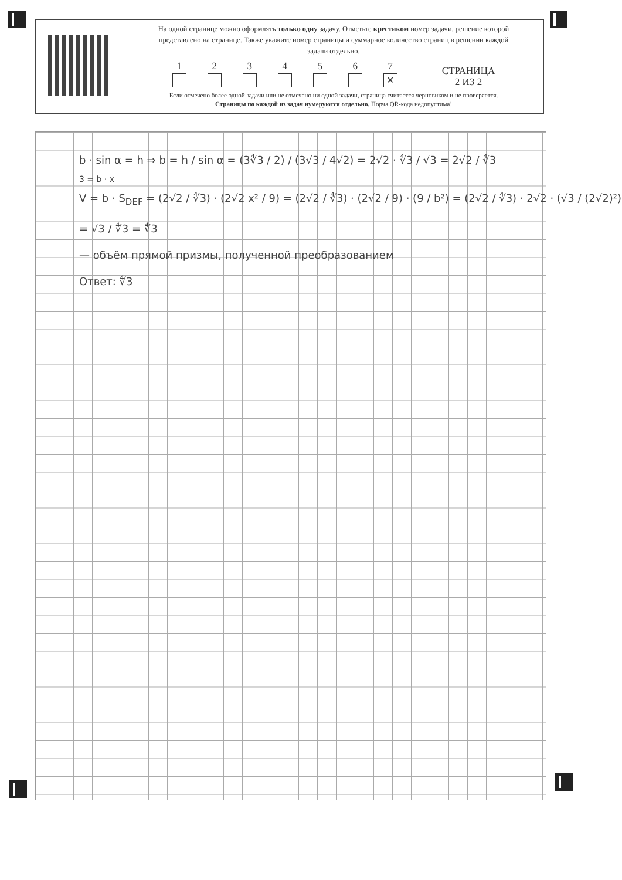На одной странице можно оформлять только одну задачу. Отметьте крестиком номер задачи, решение которой представлено на странице. Также укажите номер страницы и суммарное количество страниц в решении каждой задачи отдельно.
1
2
3
4
5
6
7
✕
СТРАНИЦА
2 ИЗ 2
Если отмечено более одной задачи или не отмечено ни одной задачи, страница считается черновиком и не проверяется. Страницы по каждой из задач нумеруются отдельно. Порча QR-кода недопустима!
b · sin α = h ⇒ b = h / sin α = (3∜3 / 2) / (3√3 / 4√2) = 2√2 · ∜3 / √3 = 2√2 / ∜3
3 = b · x
V = b · S<sub>DEF</sub> = (2√2 / ∜3) · (2√2 x² / 9) = (2√2 / ∜3) · (2√2 / 9) · (9 / b²) = (2√2 / ∜3) · 2√2 · (√3 / (2√2)²) = √3 / ∜3 = ∜3
— объём прямой призмы, полученной преобразованием
Ответ: ∜3